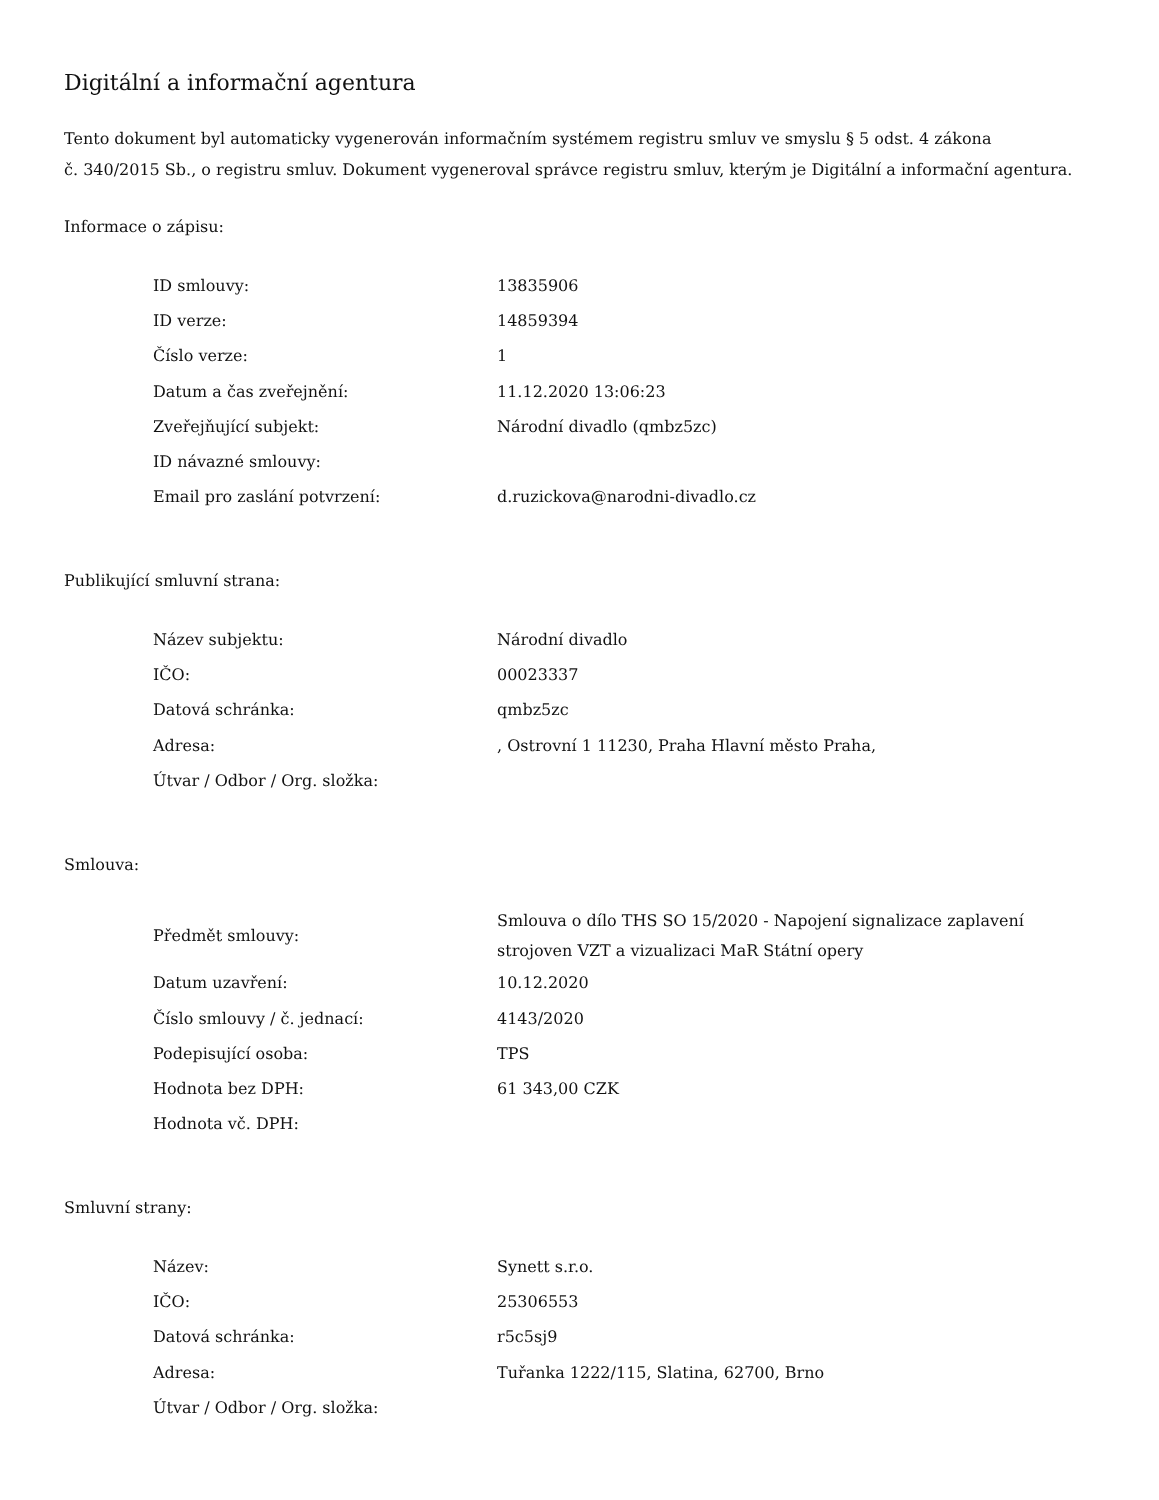Digitální a informační agentura
Tento dokument byl automaticky vygenerován informačním systémem registru smluv ve smyslu § 5 odst. 4 zákona
č. 340/2015 Sb., o registru smluv. Dokument vygeneroval správce registru smluv, kterým je Digitální a informační agentura.
Informace o zápisu:
| ID smlouvy: | 13835906 |
| ID verze: | 14859394 |
| Číslo verze: | 1 |
| Datum a čas zveřejnění: | 11.12.2020 13:06:23 |
| Zveřejňující subjekt: | Národní divadlo (qmbz5zc) |
| ID návazné smlouvy: | |
| Email pro zaslání potvrzení: | d.ruzickova@narodni-divadlo.cz |
Publikující smluvní strana:
| Název subjektu: | Národní divadlo |
| IČO: | 00023337 |
| Datová schránka: | qmbz5zc |
| Adresa: | , Ostrovní 1 11230, Praha Hlavní město Praha, |
| Útvar / Odbor / Org. složka: | |
Smlouva:
| Předmět smlouvy: | Smlouva o dílo THS SO 15/2020 - Napojení signalizace zaplavení strojoven VZT a vizualizaci MaR Státní opery |
| Datum uzavření: | 10.12.2020 |
| Číslo smlouvy / č. jednací: | 4143/2020 |
| Podepisující osoba: | TPS |
| Hodnota bez DPH: | 61 343,00 CZK |
| Hodnota vč. DPH: | |
Smluvní strany:
| Název: | Synett s.r.o. |
| IČO: | 25306553 |
| Datová schránka: | r5c5sj9 |
| Adresa: | Tuřanka 1222/115, Slatina, 62700, Brno |
| Útvar / Odbor / Org. složka: | |